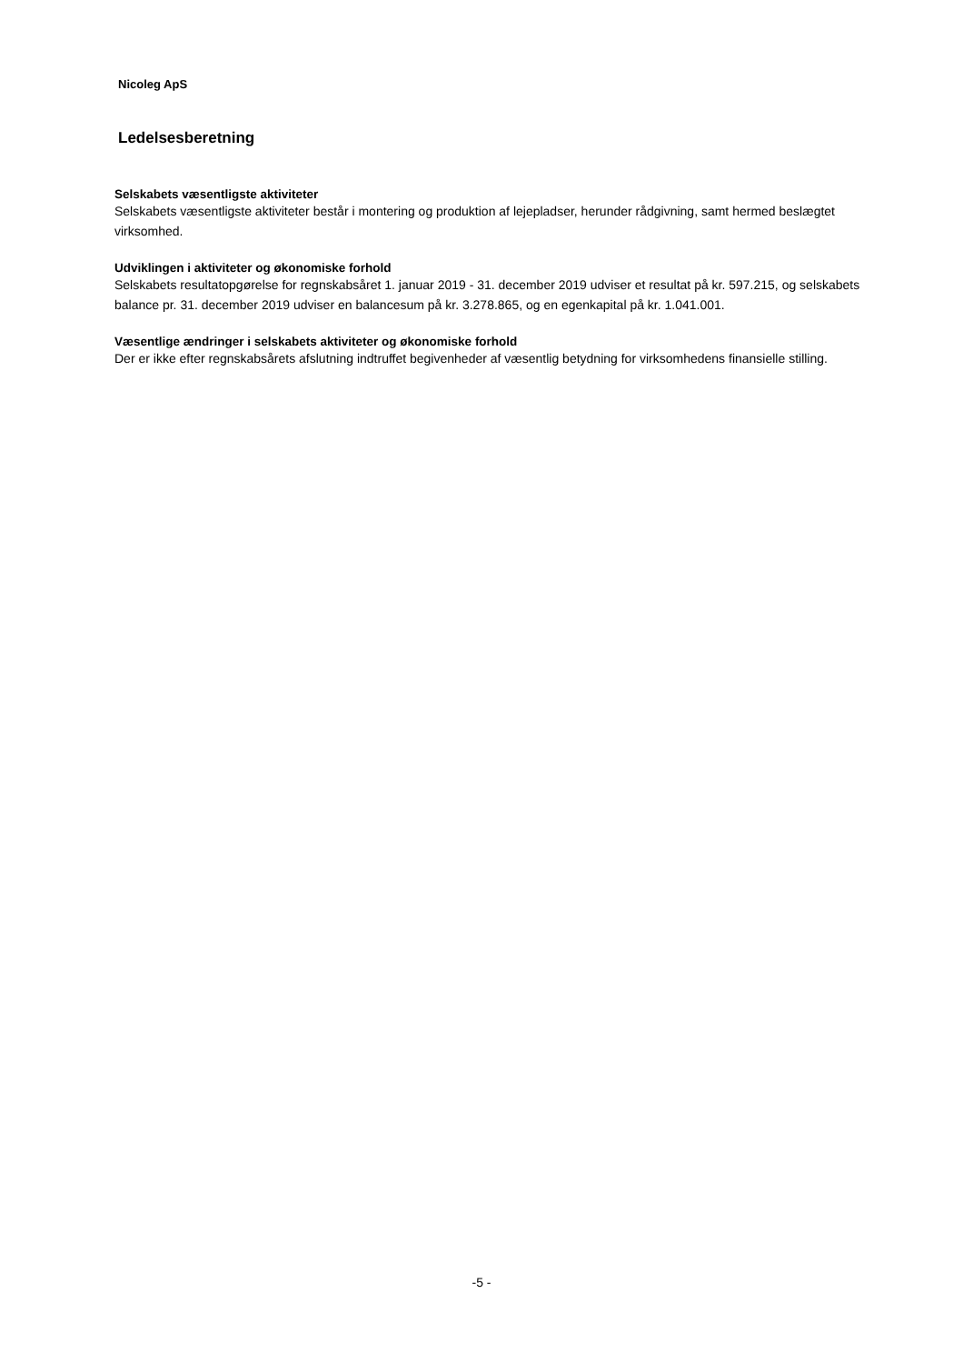Nicoleg ApS
Ledelsesberetning
Selskabets væsentligste aktiviteter
Selskabets væsentligste aktiviteter består i montering og produktion af lejepladser, herunder rådgivning, samt hermed beslægtet virksomhed.
Udviklingen i aktiviteter og økonomiske forhold
Selskabets resultatopgørelse for regnskabsåret 1. januar 2019 - 31. december 2019 udviser et resultat på kr. 597.215, og selskabets balance pr. 31. december 2019 udviser en balancesum på kr. 3.278.865, og en egenkapital på kr. 1.041.001.
Væsentlige ændringer i selskabets aktiviteter og økonomiske forhold
Der er ikke efter regnskabsårets afslutning indtruffet begivenheder af væsentlig betydning for virksomhedens finansielle stilling.
-5 -